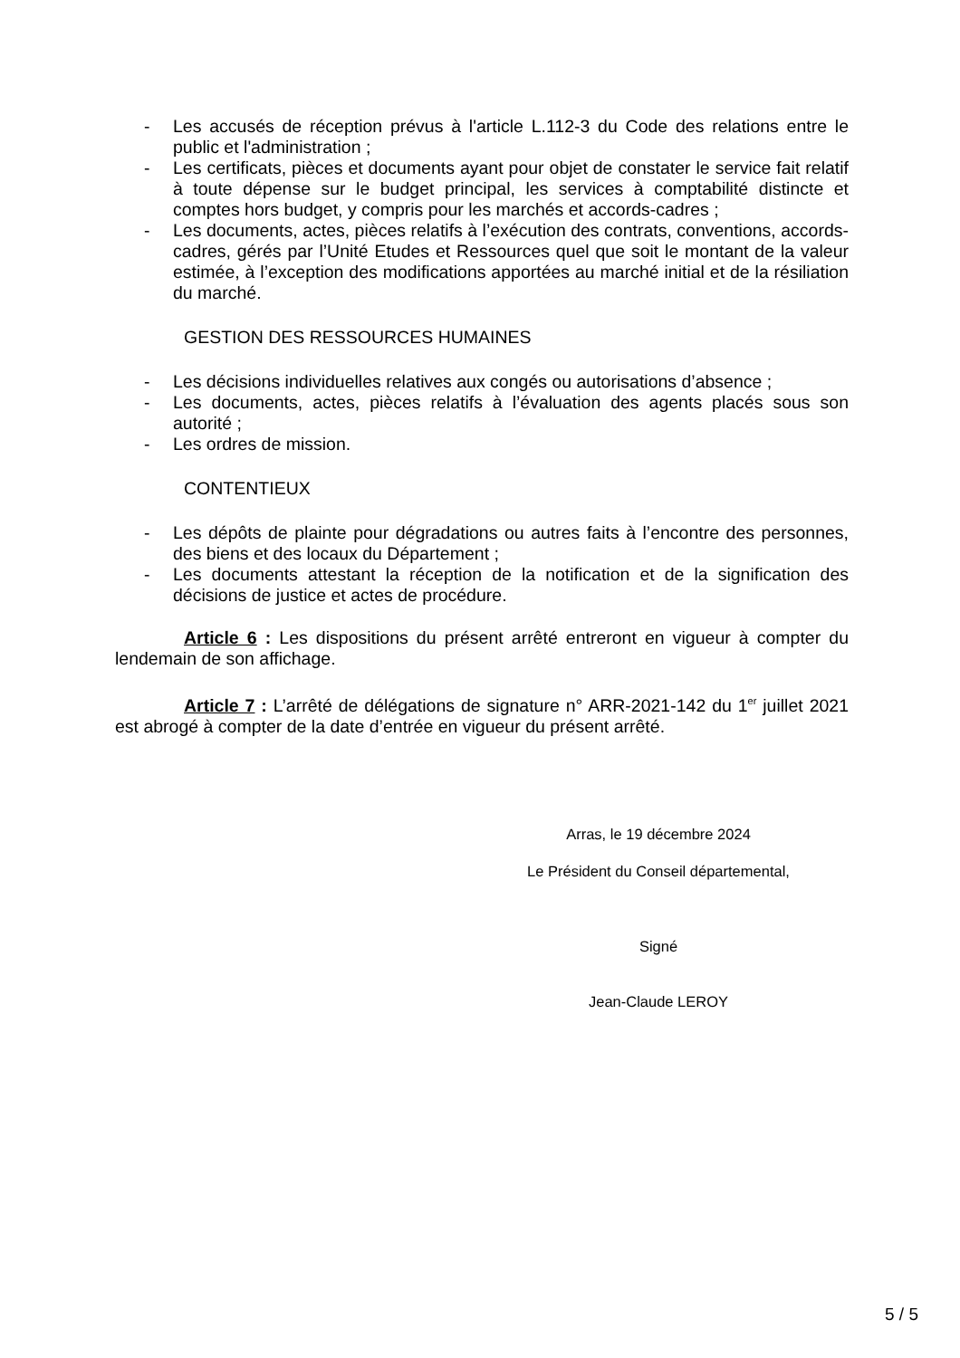- Les accusés de réception prévus à l'article L.112-3 du Code des relations entre le public et l'administration ;
- Les certificats, pièces et documents ayant pour objet de constater le service fait relatif à toute dépense sur le budget principal, les services à comptabilité distincte et comptes hors budget, y compris pour les marchés et accords-cadres ;
- Les documents, actes, pièces relatifs à l’exécution des contrats, conventions, accords-cadres, gérés par l’Unité Etudes et Ressources quel que soit le montant de la valeur estimée, à l’exception des modifications apportées au marché initial et de la résiliation du marché.
GESTION DES RESSOURCES HUMAINES
- Les décisions individuelles relatives aux congés ou autorisations d’absence ;
- Les documents, actes, pièces relatifs à l’évaluation des agents placés sous son autorité ;
- Les ordres de mission.
CONTENTIEUX
- Les dépôts de plainte pour dégradations ou autres faits à l’encontre des personnes, des biens et des locaux du Département ;
- Les documents attestant la réception de la notification et de la signification des décisions de justice et actes de procédure.
Article 6 : Les dispositions du présent arrêté entreront en vigueur à compter du lendemain de son affichage.
Article 7 : L’arrêté de délégations de signature n° ARR-2021-142 du 1<sup>er</sup> juillet 2021 est abrogé à compter de la date d’entrée en vigueur du présent arrêté.
Arras, le 19 décembre 2024
Le Président du Conseil départemental,
Signé
Jean-Claude LEROY
5 / 5